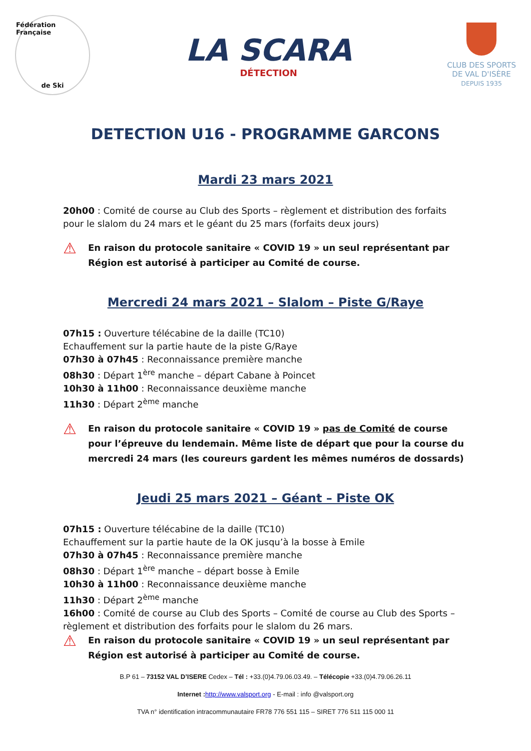Fédération Française
de Ski
LA SCARA
DÉTECTION
CLUB DES SPORTS
DE VAL D'ISÈRE
DEPUIS 1935
DETECTION U16 - PROGRAMME GARCONS
Mardi 23 mars 2021
20h00 : Comité de course au Club des Sports – règlement et distribution des forfaits pour le slalom du 24 mars et le géant du 25 mars (forfaits deux jours)
⚠
En raison du protocole sanitaire « COVID 19 » un seul représentant par Région est autorisé à participer au Comité de course.
Mercredi 24 mars 2021 – Slalom – Piste G/Raye
07h15 : Ouverture télécabine de la daille (TC10)
Echauffement sur la partie haute de la piste G/Raye
07h30 à 07h45 : Reconnaissance première manche
08h30 : Départ 1<sup>ère</sup> manche – départ Cabane à Poincet
10h30 à 11h00 : Reconnaissance deuxième manche
11h30 : Départ 2<sup>ème</sup> manche
⚠
En raison du protocole sanitaire « COVID 19 » pas de Comité de course pour l’épreuve du lendemain. Même liste de départ que pour la course du mercredi 24 mars (les coureurs gardent les mêmes numéros de dossards)
Jeudi 25 mars 2021 – Géant – Piste OK
07h15 : Ouverture télécabine de la daille (TC10)
Echauffement sur la partie haute de la OK jusqu’à la bosse à Emile
07h30 à 07h45 : Reconnaissance première manche
08h30 : Départ 1<sup>ère</sup> manche – départ bosse à Emile
10h30 à 11h00 : Reconnaissance deuxième manche
11h30 : Départ 2<sup>ème</sup> manche
16h00 : Comité de course au Club des Sports – Comité de course au Club des Sports – règlement et distribution des forfaits pour le slalom du 26 mars.
⚠
En raison du protocole sanitaire « COVID 19 » un seul représentant par Région est autorisé à participer au Comité de course.
B.P 61 – 73152 VAL D’ISERE Cedex – Tél : +33.(0)4.79.06.03.49. – Télécopie +33.(0)4.79.06.26.11
Internet : http://www.valsport.org - E-mail : info @valsport.org
TVA n° identification intracommunautaire FR78 776 551 115 – SIRET 776 511 115 000 11